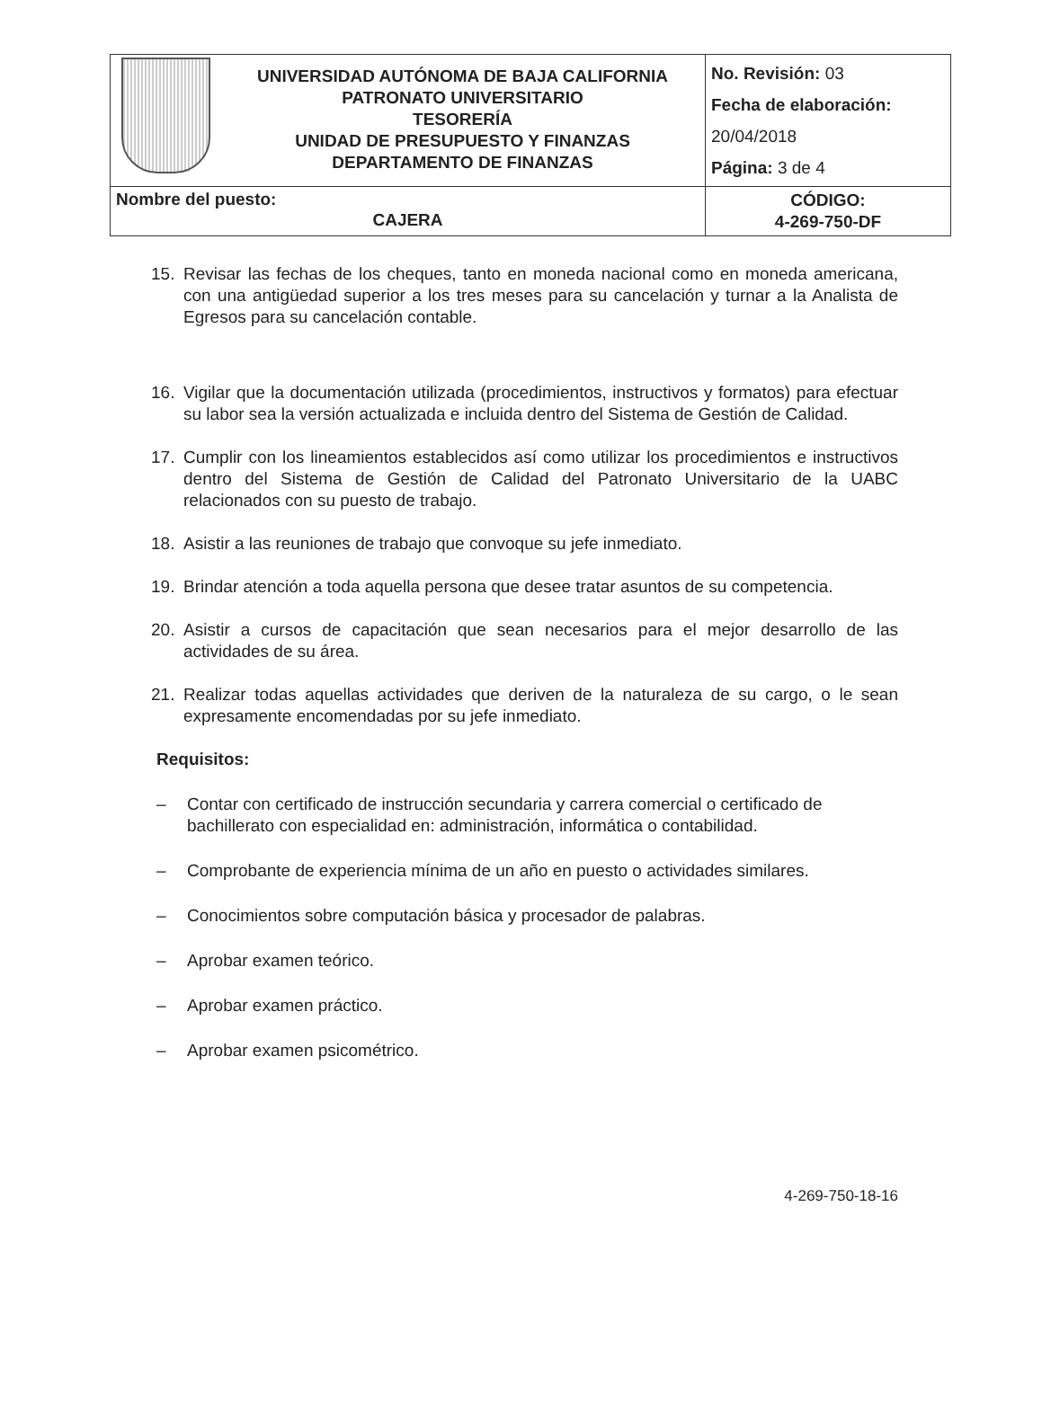| | UNIVERSIDAD AUTÓNOMA DE BAJA CALIFORNIA PATRONATO UNIVERSITARIO TESORERÍA UNIDAD DE PRESUPUESTO Y FINANZAS DEPARTAMENTO DE FINANZAS | No. Revisión: 03 Fecha de elaboración: 20/04/2018 Página: 3 de 4 |
| Nombre del puesto: CAJERA | | CÓDIGO: 4-269-750-DF |
15. Revisar las fechas de los cheques, tanto en moneda nacional como en moneda americana, con una antigüedad superior a los tres meses para su cancelación y turnar a la Analista de Egresos para su cancelación contable.
16. Vigilar que la documentación utilizada (procedimientos, instructivos y formatos) para efectuar su labor sea la versión actualizada e incluida dentro del Sistema de Gestión de Calidad.
17. Cumplir con los lineamientos establecidos así como utilizar los procedimientos e instructivos dentro del Sistema de Gestión de Calidad del Patronato Universitario de la UABC relacionados con su puesto de trabajo.
18. Asistir a las reuniones de trabajo que convoque su jefe inmediato.
19. Brindar atención a toda aquella persona que desee tratar asuntos de su competencia.
20. Asistir a cursos de capacitación que sean necesarios para el mejor desarrollo de las actividades de su área.
21. Realizar todas aquellas actividades que deriven de la naturaleza de su cargo, o le sean expresamente encomendadas por su jefe inmediato.
Requisitos:
– Contar con certificado de instrucción secundaria y carrera comercial o certificado de bachillerato con especialidad en: administración, informática o contabilidad.
– Comprobante de experiencia mínima de un año en puesto o actividades similares.
– Conocimientos sobre computación básica y procesador de palabras.
– Aprobar examen teórico.
– Aprobar examen práctico.
– Aprobar examen psicométrico.
4-269-750-18-16